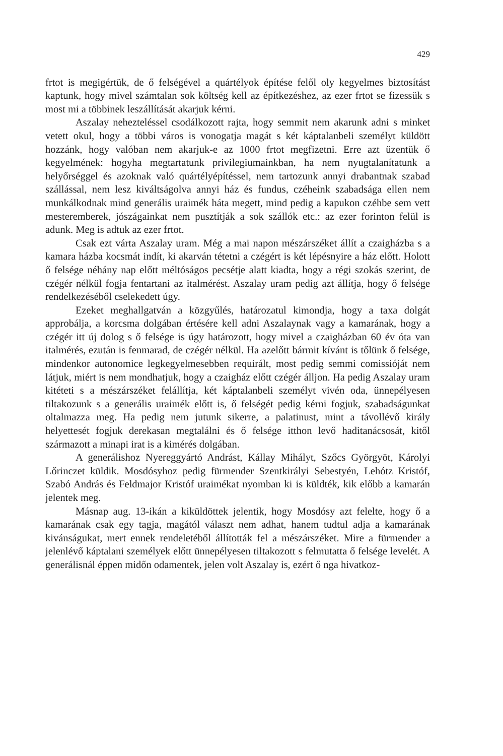429
frtot is megigértük, de ő felségével a quártélyok építése felől oly kegyelmes biztosítást kaptunk, hogy mivel számtalan sok költség kell az építkezéshez, az ezer frtot se fizessük s most mi a többinek leszállítását akarjuk kérni.
Aszalay nehezteléssel csodálkozott rajta, hogy semmit nem akarunk adni s minket vetett okul, hogy a többi város is vonogatja magát s két káptalanbeli személyt küldött hozzánk, hogy valóban nem akarjuk-e az 1000 frtot megfizetni. Erre azt üzentük ő kegyelmének: hogyha megtartatunk privilegiumainkban, ha nem nyugtalanítatunk a helyőrséggel és azoknak való quártélyépítéssel, nem tartozunk annyi drabantnak szabad szállással, nem lesz kiváltságolva annyi ház és fundus, czéheink szabadsága ellen nem munkálkodnak mind generális uraimék háta megett, mind pedig a kapukon czéhbe sem vett mesteremberek, jószágainkat nem pusztítják a sok szállók etc.: az ezer forinton felül is adunk. Meg is adtuk az ezer frtot.
Csak ezt várta Aszalay uram. Még a mai napon mészárszéket állít a czaigházba s a kamara házba kocsmát indít, ki akarván tétetni a czégért is két lépésnyire a ház előtt. Holott ő felsége néhány nap előtt méltóságos pecsétje alatt kiadta, hogy a régi szokás szerint, de czégér nélkül fogja fentartani az italmérést. Aszalay uram pedig azt állítja, hogy ő felsége rendelkezéséből cselekedett úgy.
Ezeket meghallgatván a közgyűlés, határozatul kimondja, hogy a taxa dolgát approbálja, a korcsma dolgában értésére kell adni Aszalaynak vagy a kamarának, hogy a czégér itt új dolog s ő felsége is úgy határozott, hogy mivel a czaigházban 60 év óta van italmérés, ezután is fenmarad, de czégér nélkül. Ha azelőtt bármit kívánt is tőlünk ő felsége, mindenkor autonomice legkegyelmesebben requirált, most pedig semmi comissióját nem látjuk, miért is nem mondhatjuk, hogy a czaigház előtt czégér álljon. Ha pedig Aszalay uram kitéteti s a mészárszéket felállítja, két káptalanbeli személyt vivén oda, ünnepélyesen tiltakozunk s a generális uraimék előtt is, ő felségét pedig kérni fogjuk, szabadságunkat oltalmazza meg. Ha pedig nem jutunk sikerre, a palatinust, mint a távollévő király helyettesét fogjuk derekasan megtalálni és ő felsége itthon levő haditanácsosát, kitől származott a minapi irat is a kimérés dolgában.
A generálishoz Nyereggyártó Andrást, Kállay Mihályt, Szőcs Györgyöt, Károlyi Lőrinczet küldik. Mosdósyhoz pedig fürmender Szentkirályi Sebestyén, Lehótz Kristóf, Szabó András és Feldmajor Kristóf uraimékat nyomban ki is küldték, kik előbb a kamarán jelentek meg.
Másnap aug. 13-ikán a kiküldöttek jelentik, hogy Mosdósy azt felelte, hogy ő a kamarának csak egy tagja, magától választ nem adhat, hanem tudtul adja a kamarának kivánságukat, mert ennek rendeletéből állították fel a mészárszéket. Mire a fürmender a jelenlévő káptalani személyek előtt ünnepélyesen tiltakozott s felmutatta ő felsége levelét. A generálisnál éppen midőn odamentek, jelen volt Aszalay is, ezért ő nga hivatkoz-